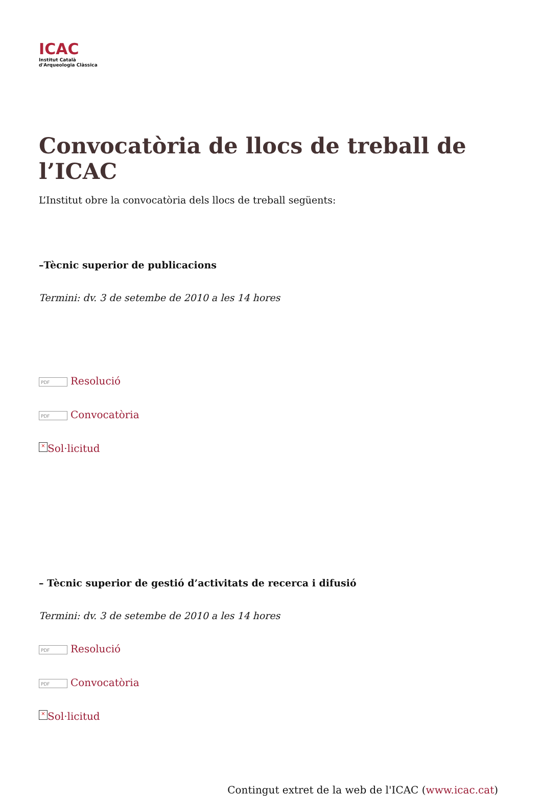ICAC
Institut Català
d'Arqueologia Clàssica
Convocatòria de llocs de treball de l’ICAC
L’Institut obre la convocatòria dels llocs de treball següents:
–Tècnic superior de publicacions
Termini: dv. 3 de setembe de 2010 a les 14 hores
PDF Resolució
PDF Convocatòria
× Sol·licitud
– Tècnic superior de gestió d’activitats de recerca i difusió
Termini: dv. 3 de setembe de 2010 a les 14 hores
PDF Resolució
PDF Convocatòria
× Sol·licitud
Contingut extret de la web de l'ICAC (www.icac.cat)